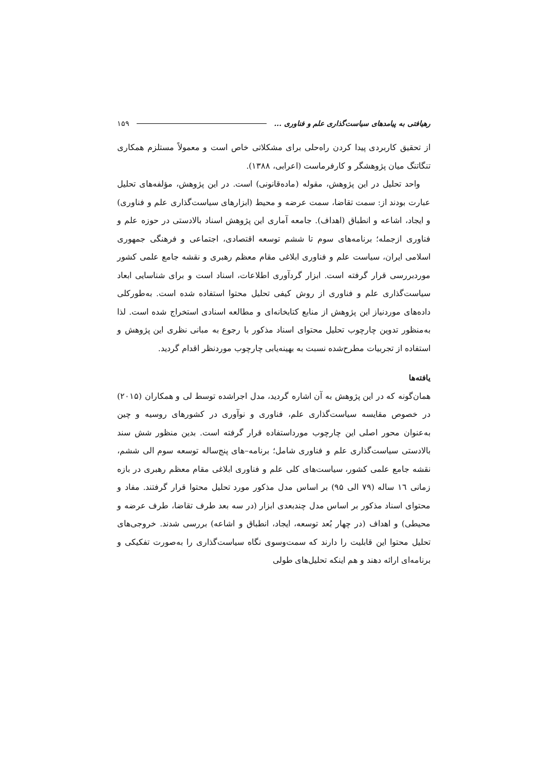رهیافتی به پیامدهای سیاست‌گذاری علم و فناوری ... ۱۵۹
از تحقیق کاربردی پیدا کردن راه‌حلی برای مشکلاتی خاص است و معمولاً مستلزم همکاری تنگاتنگ میان پژوهشگر و کارفرماست (اعرابی، ۱۳۸۸).
واحد تحلیل در این پژوهش، مقوله (ماده‌قانونی) است. در این پژوهش، مؤلفه‌های تحلیل عبارت بودند از: سمت تقاضا، سمت عرضه و محیط (ابزارهای سیاست‌گذاری علم و فناوری) و ایجاد، اشاعه و انطباق (اهداف). جامعه آماری این پژوهش اسناد بالادستی در حوزه علم و فناوری ازجمله؛ برنامه‌های سوم تا ششم توسعه اقتصادی، اجتماعی و فرهنگی جمهوری اسلامی ایران، سیاست علم و فناوری ابلاغی مقام معظم رهبری و نقشه جامع علمی کشور موردبررسی قرار گرفته است. ابزار گردآوری اطلاعات، اسناد است و برای شناسایی ابعاد سیاست‌گذاری علم و فناوری از روش کیفی تحلیل محتوا استفاده شده است. به‌طورکلی داده‌های موردنیاز این پژوهش از منابع کتابخانه‌ای و مطالعه اسنادی استخراج شده است. لذا به‌منظور تدوین چارچوب تحلیل محتوای اسناد مذکور با رجوع به مبانی نظری این پژوهش و استفاده از تجربیات مطرح‌شده نسبت به بهینه‌یابی چارچوب موردنظر اقدام گردید.
یافته‌ها
همان‌گونه که در این پژوهش به آن اشاره گردید، مدل اجراشده توسط لی و همکاران (۲۰۱۵) در خصوص مقایسه سیاست‌گذاری علم، فناوری و نوآوری در کشورهای روسیه و چین به‌عنوان محور اصلی این چارچوب مورداستفاده قرار گرفته است. بدین منظور شش سند بالادستی سیاست‌گذاری علم و فناوری شامل؛ برنامه–های پنج‌ساله توسعه سوم الی ششم، نقشه جامع علمی کشور، سیاست‌های کلی علم و فناوری ابلاغی مقام معظم رهبری در بازه زمانی ۱٦ ساله (۷۹ الی ۹۵) بر اساس مدل مذکور مورد تحلیل محتوا قرار گرفتند. مفاد و محتوای اسناد مذکور بر اساس مدل چندبعدی ابزار (در سه بعد طرف تقاضا، طرف عرضه و محیطی) و اهداف (در چهار بُعد توسعه، ایجاد، انطباق و اشاعه) بررسی شدند. خروجی‌های تحلیل محتوا این قابلیت را دارند که سمت‌وسوی نگاه سیاست‌گذاری را به‌صورت تفکیکی و برنامه‌ای ارائه دهند و هم اینکه تحلیل‌های طولی